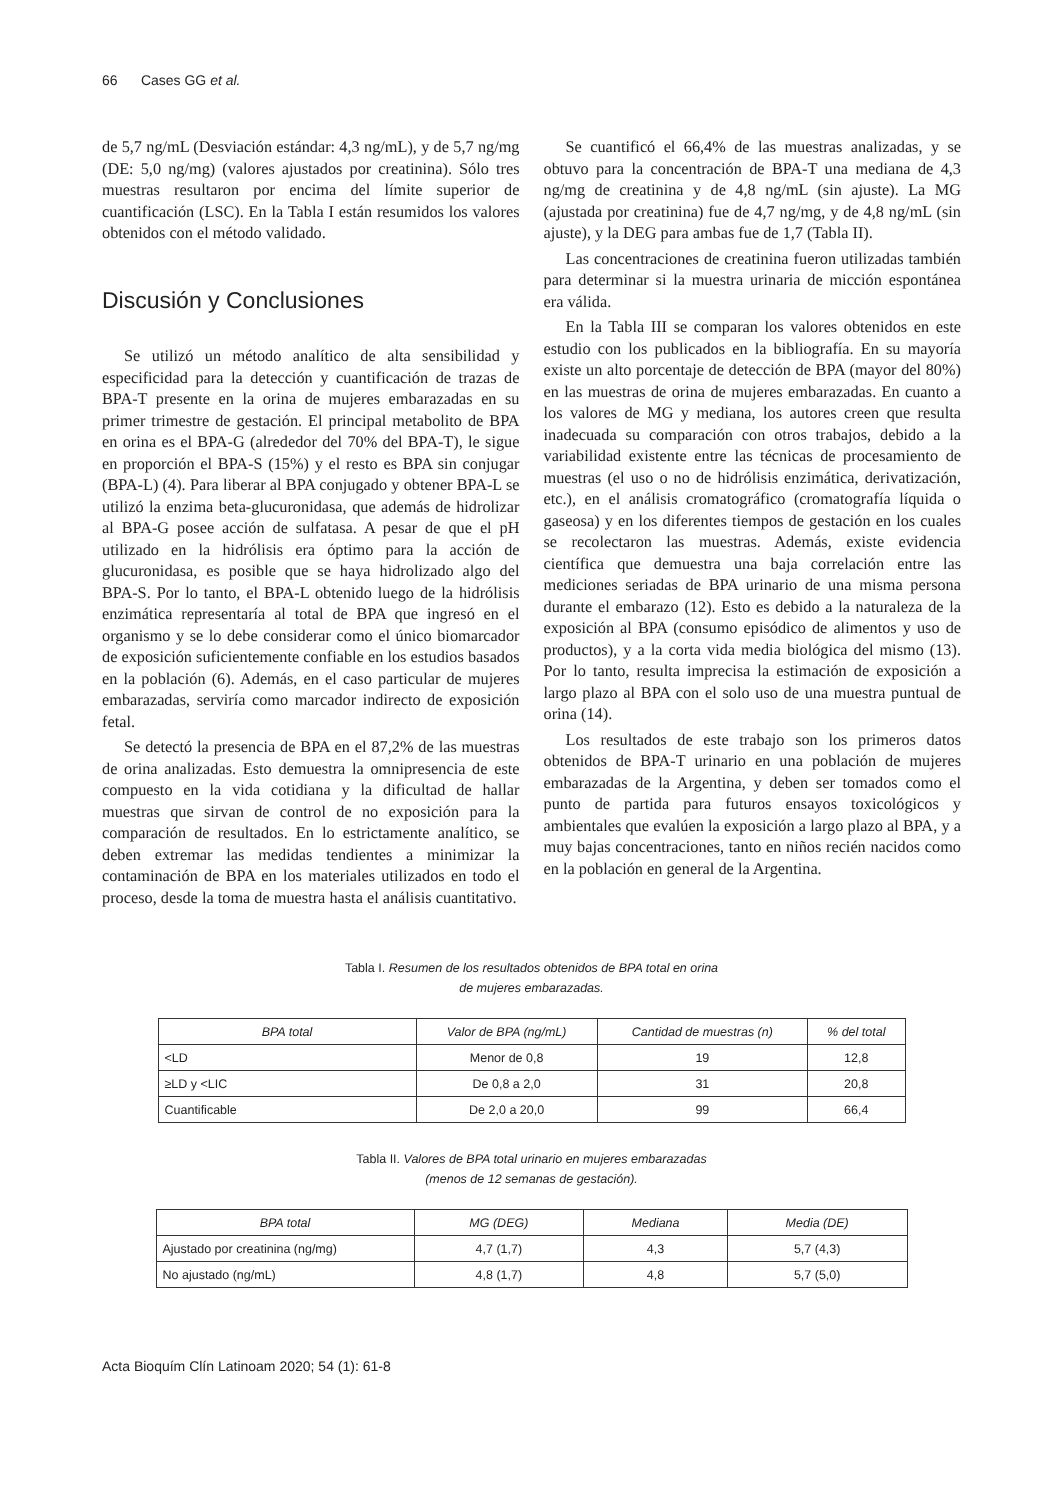66 Cases GG et al.
de 5,7 ng/mL (Desviación estándar: 4,3 ng/mL), y de 5,7 ng/mg (DE: 5,0 ng/mg) (valores ajustados por creatinina). Sólo tres muestras resultaron por encima del límite superior de cuantificación (LSC). En la Tabla I están resumidos los valores obtenidos con el método validado.
Discusión y Conclusiones
Se utilizó un método analítico de alta sensibilidad y especificidad para la detección y cuantificación de trazas de BPA-T presente en la orina de mujeres embarazadas en su primer trimestre de gestación. El principal metabolito de BPA en orina es el BPA-G (alrededor del 70% del BPA-T), le sigue en proporción el BPA-S (15%) y el resto es BPA sin conjugar (BPA-L) (4). Para liberar al BPA conjugado y obtener BPA-L se utilizó la enzima beta-glucuronidasa, que además de hidrolizar al BPA-G posee acción de sulfatasa. A pesar de que el pH utilizado en la hidrólisis era óptimo para la acción de glucuronidasa, es posible que se haya hidrolizado algo del BPA-S. Por lo tanto, el BPA-L obtenido luego de la hidrólisis enzimática representaría al total de BPA que ingresó en el organismo y se lo debe considerar como el único biomarcador de exposición suficientemente confiable en los estudios basados en la población (6). Además, en el caso particular de mujeres embarazadas, serviría como marcador indirecto de exposición fetal.
Se detectó la presencia de BPA en el 87,2% de las muestras de orina analizadas. Esto demuestra la omnipresencia de este compuesto en la vida cotidiana y la dificultad de hallar muestras que sirvan de control de no exposición para la comparación de resultados. En lo estrictamente analítico, se deben extremar las medidas tendientes a minimizar la contaminación de BPA en los materiales utilizados en todo el proceso, desde la toma de muestra hasta el análisis cuantitativo.
Se cuantificó el 66,4% de las muestras analizadas, y se obtuvo para la concentración de BPA-T una mediana de 4,3 ng/mg de creatinina y de 4,8 ng/mL (sin ajuste). La MG (ajustada por creatinina) fue de 4,7 ng/mg, y de 4,8 ng/mL (sin ajuste), y la DEG para ambas fue de 1,7 (Tabla II).
Las concentraciones de creatinina fueron utilizadas también para determinar si la muestra urinaria de micción espontánea era válida.
En la Tabla III se comparan los valores obtenidos en este estudio con los publicados en la bibliografía. En su mayoría existe un alto porcentaje de detección de BPA (mayor del 80%) en las muestras de orina de mujeres embarazadas. En cuanto a los valores de MG y mediana, los autores creen que resulta inadecuada su comparación con otros trabajos, debido a la variabilidad existente entre las técnicas de procesamiento de muestras (el uso o no de hidrólisis enzimática, derivatización, etc.), en el análisis cromatográfico (cromatografía líquida o gaseosa) y en los diferentes tiempos de gestación en los cuales se recolectaron las muestras. Además, existe evidencia científica que demuestra una baja correlación entre las mediciones seriadas de BPA urinario de una misma persona durante el embarazo (12). Esto es debido a la naturaleza de la exposición al BPA (consumo episódico de alimentos y uso de productos), y a la corta vida media biológica del mismo (13). Por lo tanto, resulta imprecisa la estimación de exposición a largo plazo al BPA con el solo uso de una muestra puntual de orina (14).
Los resultados de este trabajo son los primeros datos obtenidos de BPA-T urinario en una población de mujeres embarazadas de la Argentina, y deben ser tomados como el punto de partida para futuros ensayos toxicológicos y ambientales que evalúen la exposición a largo plazo al BPA, y a muy bajas concentraciones, tanto en niños recién nacidos como en la población en general de la Argentina.
Tabla I. Resumen de los resultados obtenidos de BPA total en orina
de mujeres embarazadas.
| BPA total | Valor de BPA (ng/mL) | Cantidad de muestras (n) | % del total |
| --- | --- | --- | --- |
| <LD | Menor de 0,8 | 19 | 12,8 |
| ≥LD y <LIC | De 0,8 a 2,0 | 31 | 20,8 |
| Cuantificable | De 2,0 a 20,0 | 99 | 66,4 |
Tabla II. Valores de BPA total urinario en mujeres embarazadas
(menos de 12 semanas de gestación).
| BPA total | MG (DEG) | Mediana | Media (DE) |
| --- | --- | --- | --- |
| Ajustado por creatinina (ng/mg) | 4,7 (1,7) | 4,3 | 5,7 (4,3) |
| No ajustado (ng/mL) | 4,8 (1,7) | 4,8 | 5,7 (5,0) |
Acta Bioquím Clín Latinoam 2020; 54 (1): 61-8